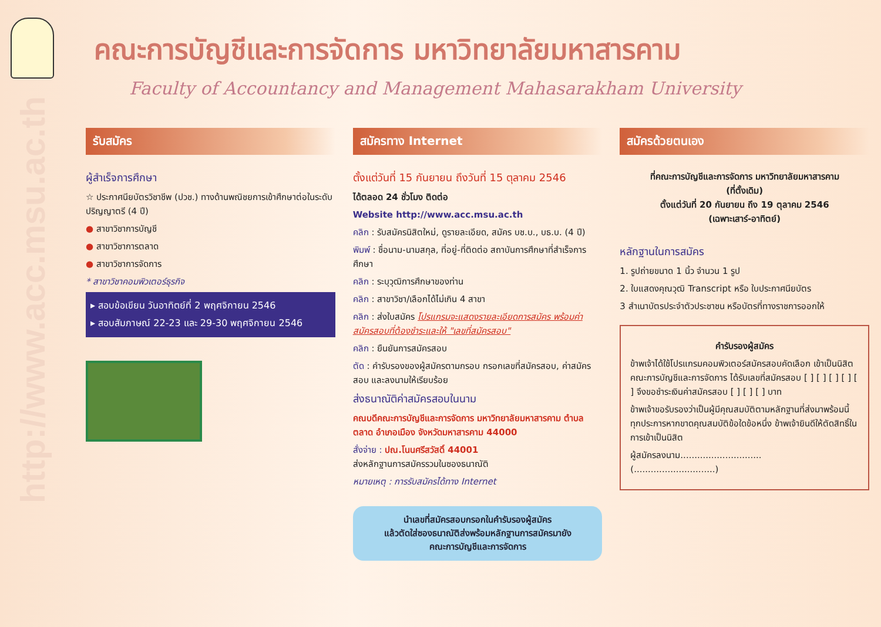http://www.acc.msu.ac.th
คณะการบัญชีและการจัดการ มหาวิทยาลัยมหาสารคาม
Faculty of Accountancy and Management Mahasarakham University
รับสมัคร
ผู้สำเร็จการศึกษา
☆ ประกาศนียบัตรวิชาชีพ (ปวช.) ทางด้านพณิชยการเข้าศึกษาต่อในระดับปริญญาตรี (4 ปี)
● สาขาวิชาการบัญชี
● สาขาวิชาการตลาด
● สาขาวิชาการจัดการ
* สาขาวิชาคอมพิวเตอร์ธุรกิจ
▸ สอบข้อเขียน วันอาทิตย์ที่ 2 พฤศจิกายน 2546
▸ สอบสัมภาษณ์ 22-23 และ 29-30 พฤศจิกายน 2546
สมัครทาง Internet
ตั้งแต่วันที่ 15 กันยายน ถึงวันที่ 15 ตุลาคม 2546
ได้ตลอด 24 ชั่วโมง ติดต่อ
Website http://www.acc.msu.ac.th
คลิก : รับสมัครนิสิตใหม่, ดูรายละเอียด, สมัคร บช.บ., บธ.บ. (4 ปี)
พิมพ์ : ชื่อนาม-นามสกุล, ที่อยู่-ที่ติดต่อ สถาบันการศึกษาที่สำเร็จการศึกษา
คลิก : ระบุวุฒิการศึกษาของท่าน
คลิก : สาขาวิชา/เลือกได้ไม่เกิน 4 สาขา
คลิก : ส่งใบสมัคร โปรแกรมจะแสดงรายละเอียดการสมัคร พร้อมค่าสมัครสอบที่ต้องชำระและให้ "เลขที่สมัครสอบ"
คลิก : ยืนยันการสมัครสอบ
ตัด : คำรับรองของผู้สมัครตามกรอบ กรอกเลขที่สมัครสอบ, ค่าสมัครสอบ และลงนามให้เรียบร้อย
ส่งธนาณัติค่าสมัครสอบในนาม
คณบดีคณะการบัญชีและการจัดการ มหาวิทยาลัยมหาสารคาม ตำบลตลาด อำเภอเมือง จังหวัดมหาสารคาม 44000
สั่งจ่าย : ปณ.โนนศรีสวัสดิ์ 44001
ส่งหลักฐานการสมัครรวมในซองธนาณัติ
หมายเหตุ : การรับสมัครได้ทาง Internet
นำเลขที่สมัครสอบกรอกในคำรับรองผู้สมัคร
แล้วตัดใส่ซองธนาณัติส่งพร้อมหลักฐานการสมัครมายัง
คณะการบัญชีและการจัดการ
สมัครด้วยตนเอง
ที่คณะการบัญชีและการจัดการ มหาวิทยาลัยมหาสารคาม
(ที่ตั้งเดิม)
ตั้งแต่วันที่ 20 กันยายน ถึง 19 ตุลาคม 2546
(เฉพาะเสาร์-อาทิตย์)
หลักฐานในการสมัคร
1. รูปถ่ายขนาด 1 นิ้ว จำนวน 1 รูป
2. ใบแสดงคุณวุฒิ Transcript หรือ ใบประกาศนียบัตร
3 สำเนาบัตรประจำตัวประชาชน หรือบัตรที่ทางราชการออกให้
คำรับรองผู้สมัคร
ข้าพเจ้าได้ใช้โปรแกรมคอมพิวเตอร์สมัครสอบคัดเลือก เข้าเป็นนิสิตคณะการบัญชีและการจัดการ ได้รับเลขที่สมัครสอบ [ ] [ ] [ ] [ ] [ ] จึงขอชำระเงินค่าสมัครสอบ [ ] [ ] [ ] บาท
ข้าพเจ้าขอรับรองว่าเป็นผู้มีคุณสมบัติตามหลักฐานที่ส่งมาพร้อมนี้ทุกประการหากขาดคุณสมบัติข้อใดข้อหนึ่ง ข้าพเจ้ายินดีให้ตัดสิทธิ์ในการเข้าเป็นนิสิต
ผู้สมัครลงนาม.............................
(.............................)